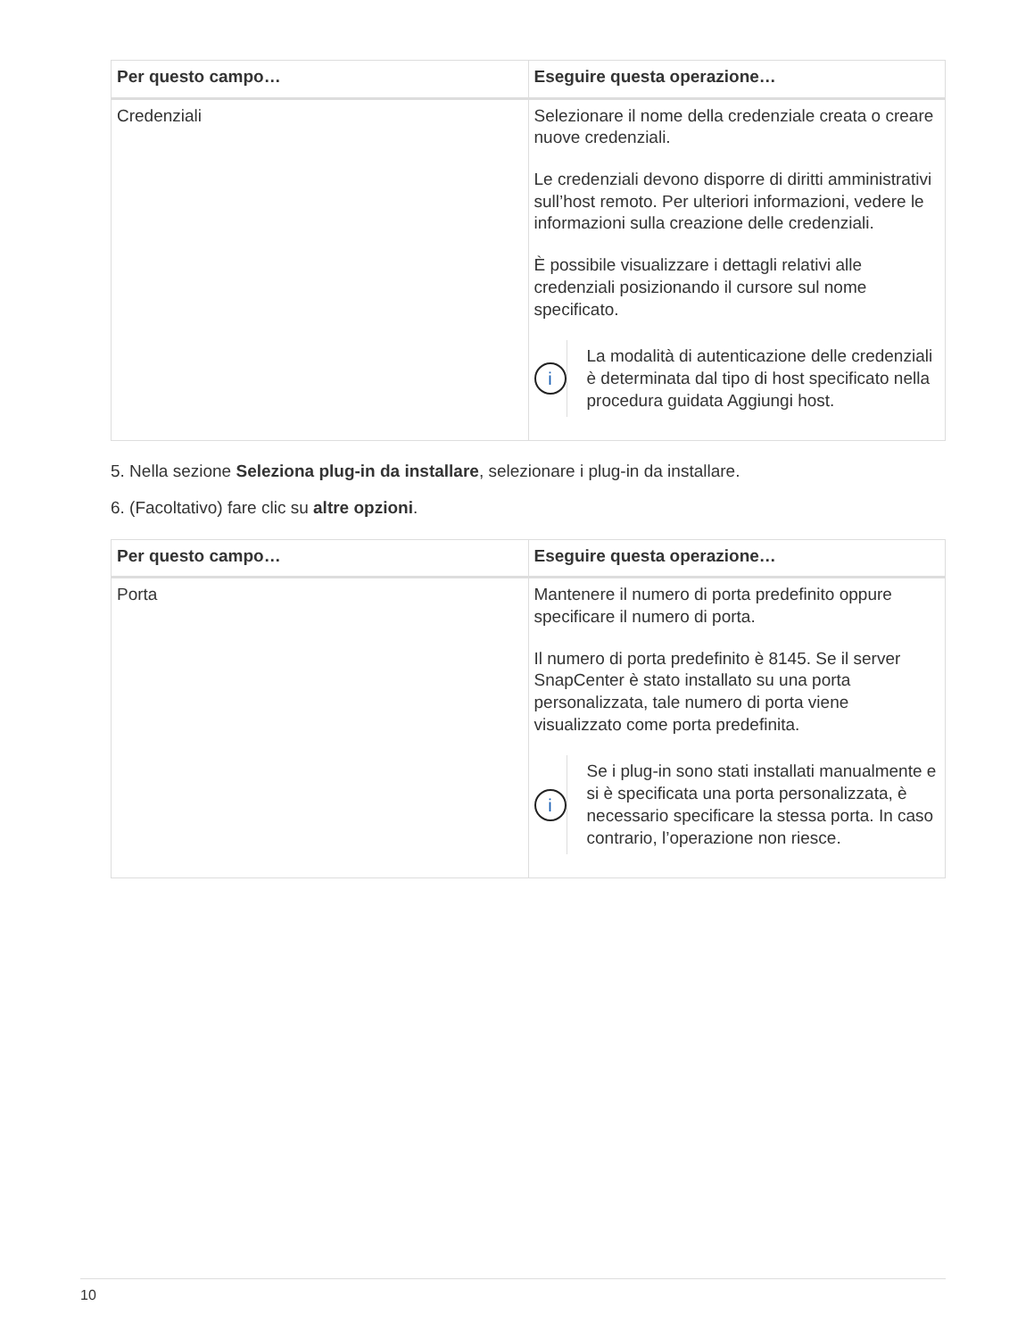| Per questo campo… | Eseguire questa operazione… |
| --- | --- |
| Credenziali | Selezionare il nome della credenziale creata o creare nuove credenziali. Le credenziali devono disporre di diritti amministrativi sull’host remoto. Per ulteriori informazioni, vedere le informazioni sulla creazione delle credenziali. È possibile visualizzare i dettagli relativi alle credenziali posizionando il cursore sul nome specificato. i La modalità di autenticazione delle credenziali è determinata dal tipo di host specificato nella procedura guidata Aggiungi host. |
5. Nella sezione Seleziona plug-in da installare, selezionare i plug-in da installare.
6. (Facoltativo) fare clic su altre opzioni.
| Per questo campo… | Eseguire questa operazione… |
| --- | --- |
| Porta | Mantenere il numero di porta predefinito oppure specificare il numero di porta. Il numero di porta predefinito è 8145. Se il server SnapCenter è stato installato su una porta personalizzata, tale numero di porta viene visualizzato come porta predefinita. i Se i plug-in sono stati installati manualmente e si è specificata una porta personalizzata, è necessario specificare la stessa porta. In caso contrario, l’operazione non riesce. |
10